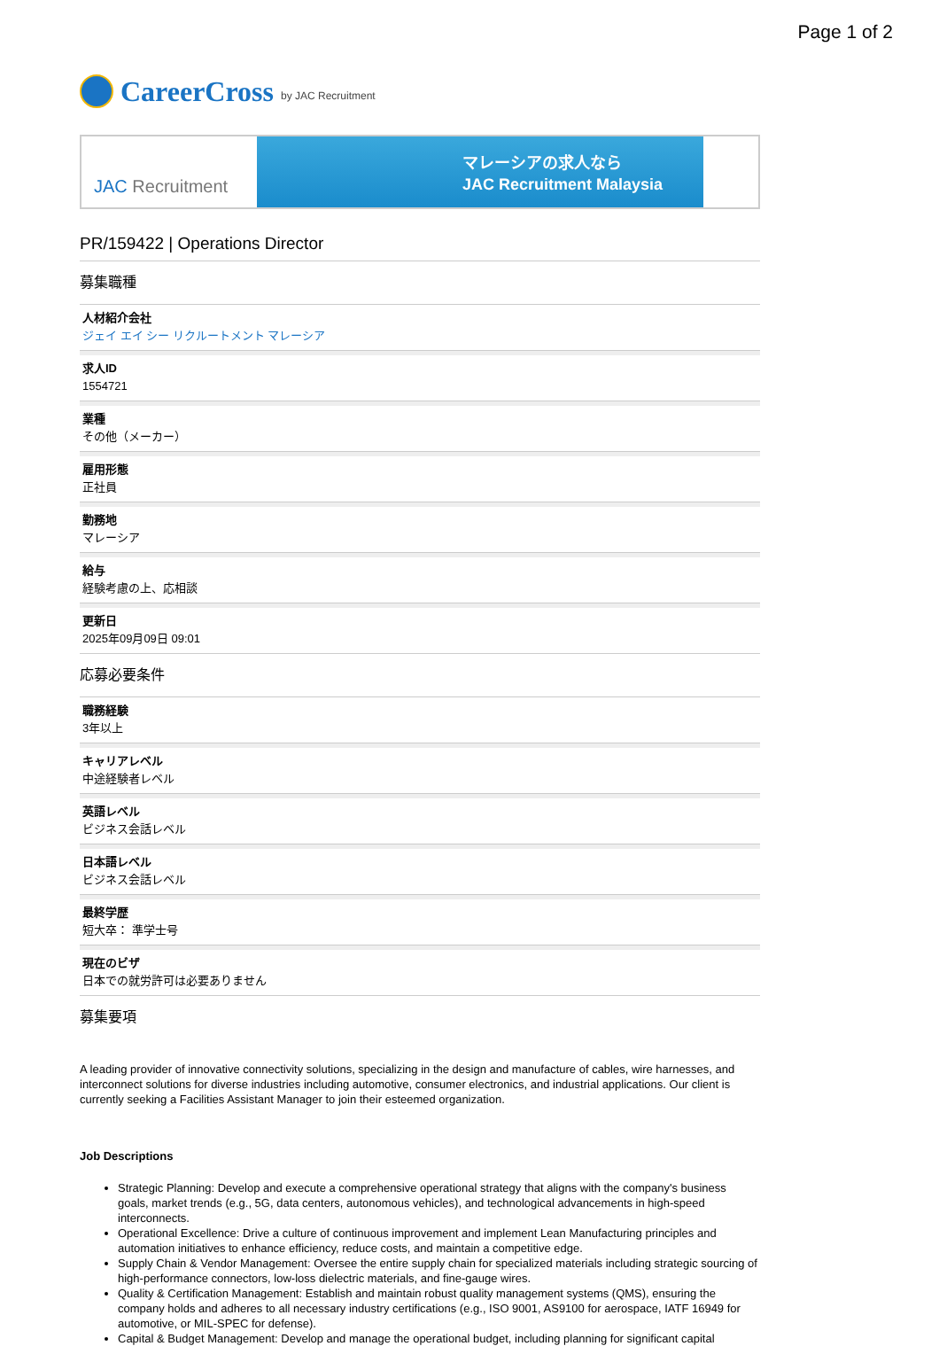Page 1 of 2
CareerCross by JAC Recruitment
JAC Recruitment
マレーシアの求人なら
JAC Recruitment Malaysia
PR/159422 | Operations Director
募集職種
人材紹介会社
ジェイ エイ シー リクルートメント マレーシア
求人ID
1554721
業種
その他（メーカー）
雇用形態
正社員
勤務地
マレーシア
給与
経験考慮の上、応相談
更新日
2025年09月09日 09:01
応募必要条件
職務経験
3年以上
キャリアレベル
中途経験者レベル
英語レベル
ビジネス会話レベル
日本語レベル
ビジネス会話レベル
最終学歴
短大卒： 準学士号
現在のビザ
日本での就労許可は必要ありません
募集要項
A leading provider of innovative connectivity solutions, specializing in the design and manufacture of cables, wire harnesses, and interconnect solutions for diverse industries including automotive, consumer electronics, and industrial applications. Our client is currently seeking a Facilities Assistant Manager to join their esteemed organization.
Job Descriptions
Strategic Planning: Develop and execute a comprehensive operational strategy that aligns with the company's business goals, market trends (e.g., 5G, data centers, autonomous vehicles), and technological advancements in high-speed interconnects.
Operational Excellence: Drive a culture of continuous improvement and implement Lean Manufacturing principles and automation initiatives to enhance efficiency, reduce costs, and maintain a competitive edge.
Supply Chain & Vendor Management: Oversee the entire supply chain for specialized materials including strategic sourcing of high-performance connectors, low-loss dielectric materials, and fine-gauge wires.
Quality & Certification Management: Establish and maintain robust quality management systems (QMS), ensuring the company holds and adheres to all necessary industry certifications (e.g., ISO 9001, AS9100 for aerospace, IATF 16949 for automotive, or MIL-SPEC for defense).
Capital & Budget Management: Develop and manage the operational budget, including planning for significant capital